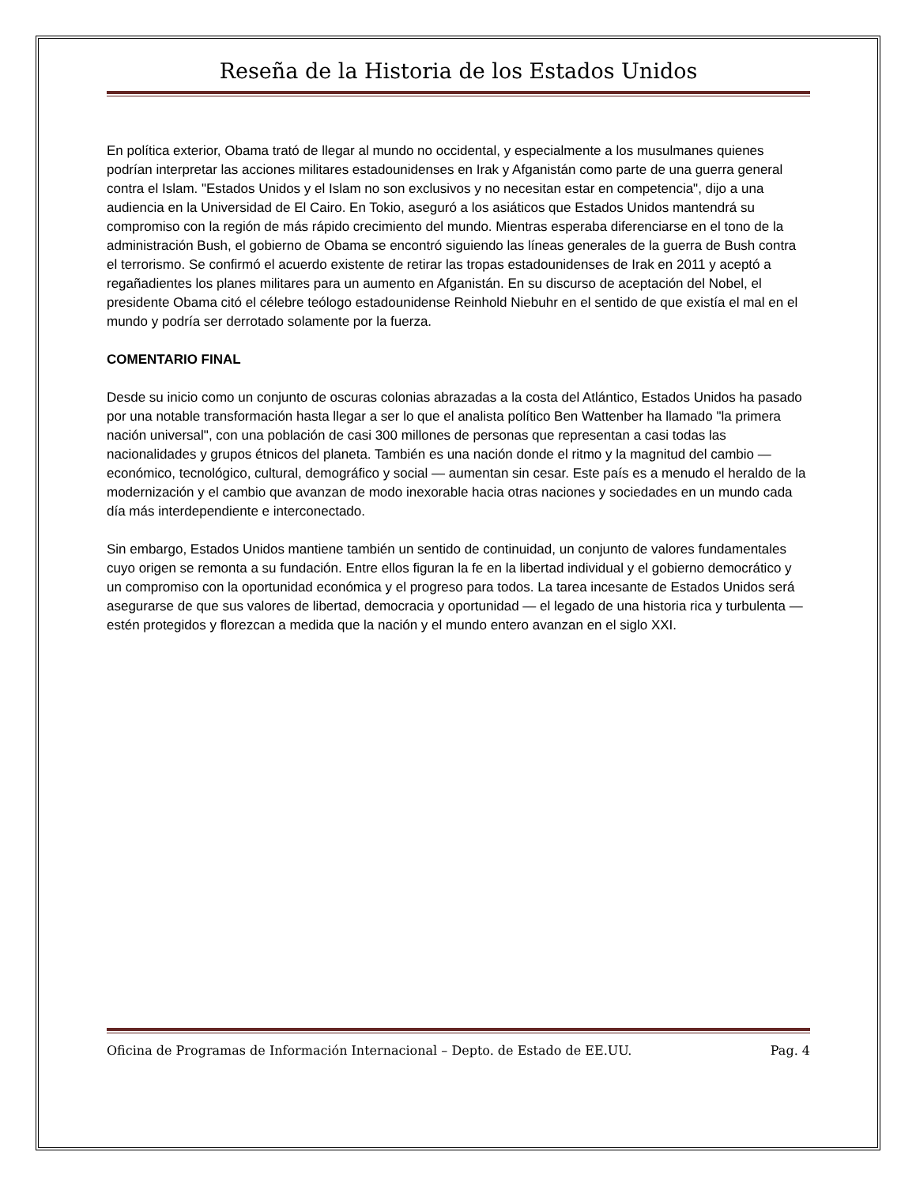Reseña de la Historia de los Estados Unidos
En política exterior, Obama trató de llegar al mundo no occidental, y especialmente a los musulmanes quienes podrían interpretar las acciones militares estadounidenses en Irak y Afganistán como parte de una guerra general contra el Islam. "Estados Unidos y el Islam no son exclusivos y no necesitan estar en competencia", dijo a una audiencia en la Universidad de El Cairo. En Tokio, aseguró a los asiáticos que Estados Unidos mantendrá su compromiso con la región de más rápido crecimiento del mundo. Mientras esperaba diferenciarse en el tono de la administración Bush, el gobierno de Obama se encontró siguiendo las líneas generales de la guerra de Bush contra el terrorismo. Se confirmó el acuerdo existente de retirar las tropas estadounidenses de Irak en 2011 y aceptó a regañadientes los planes militares para un aumento en Afganistán. En su discurso de aceptación del Nobel, el presidente Obama citó el célebre teólogo estadounidense Reinhold Niebuhr en el sentido de que existía el mal en el mundo y podría ser derrotado solamente por la fuerza.
COMENTARIO FINAL
Desde su inicio como un conjunto de oscuras colonias abrazadas a la costa del Atlántico, Estados Unidos ha pasado por una notable transformación hasta llegar a ser lo que el analista político Ben Wattenber ha llamado "la primera nación universal", con una población de casi 300 millones de personas que representan a casi todas las nacionalidades y grupos étnicos del planeta. También es una nación donde el ritmo y la magnitud del cambio — económico, tecnológico, cultural, demográfico y social — aumentan sin cesar. Este país es a menudo el heraldo de la modernización y el cambio que avanzan de modo inexorable hacia otras naciones y sociedades en un mundo cada día más interdependiente e interconectado.
Sin embargo, Estados Unidos mantiene también un sentido de continuidad, un conjunto de valores fundamentales cuyo origen se remonta a su fundación. Entre ellos figuran la fe en la libertad individual y el gobierno democrático y un compromiso con la oportunidad económica y el progreso para todos. La tarea incesante de Estados Unidos será asegurarse de que sus valores de libertad, democracia y oportunidad — el legado de una historia rica y turbulenta — estén protegidos y florezcan a medida que la nación y el mundo entero avanzan en el siglo XXI.
Oficina de Programas de Información Internacional – Depto. de Estado de EE.UU. Pag. 4